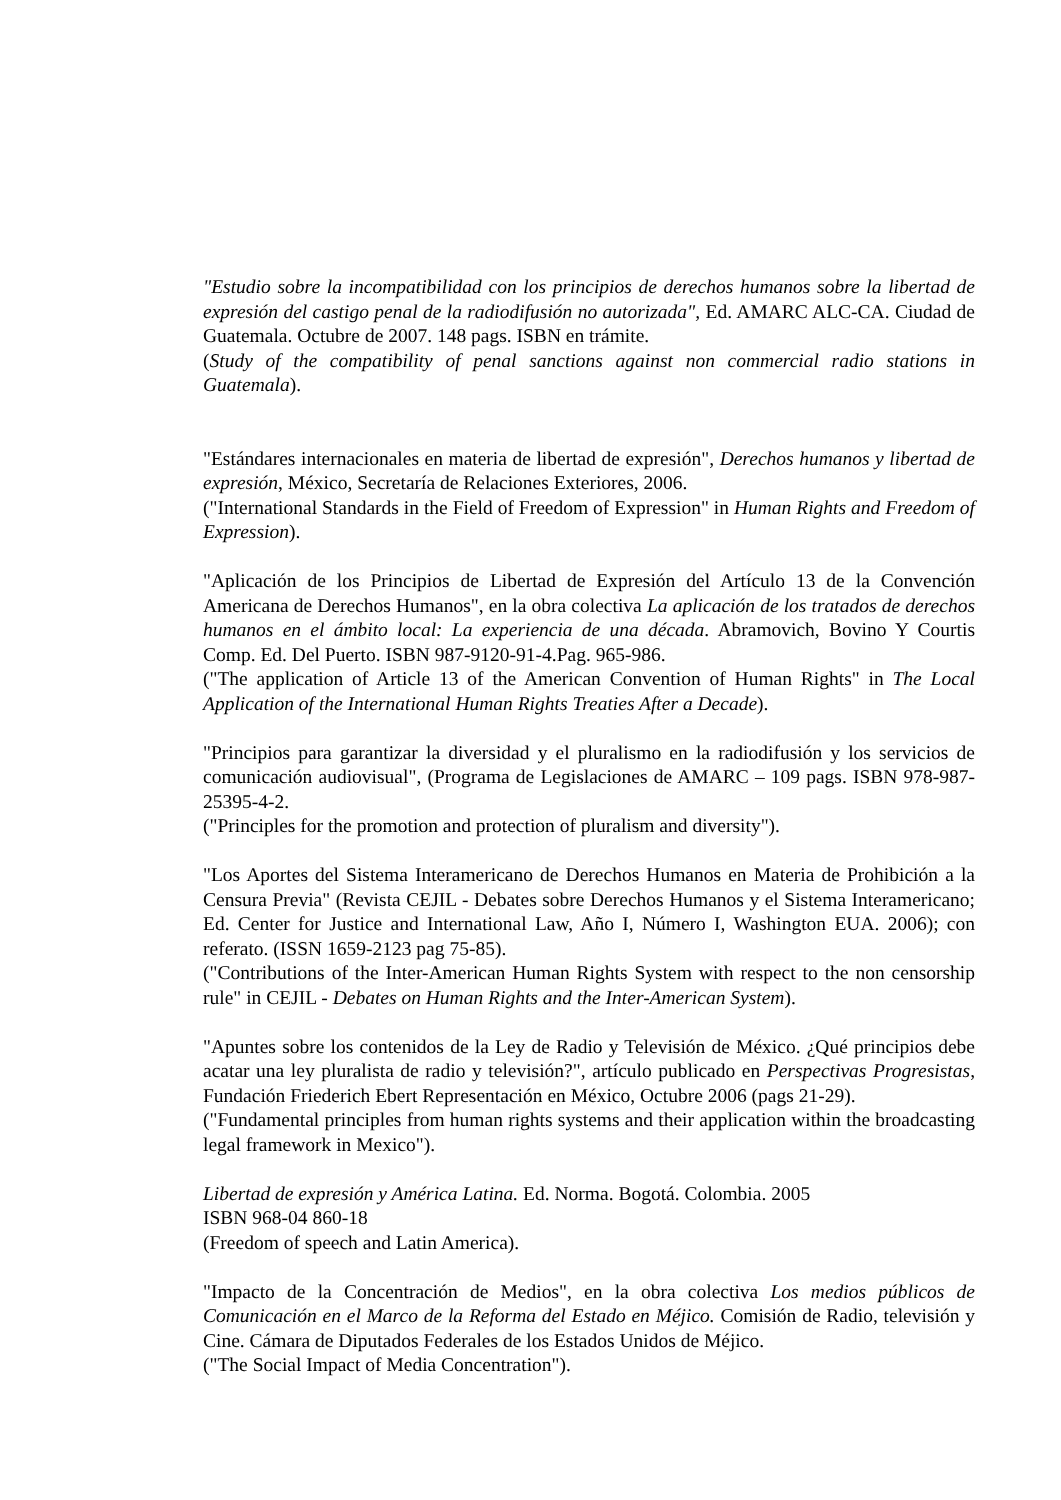"Estudio sobre la incompatibilidad con los principios de derechos humanos sobre la libertad de expresión del castigo penal de la radiodifusión no autorizada", Ed. AMARC ALC-CA. Ciudad de Guatemala. Octubre de 2007. 148 pags. ISBN en trámite.
(Study of the compatibility of penal sanctions against non commercial radio stations in Guatemala).
"Estándares internacionales en materia de libertad de expresión", Derechos humanos y libertad de expresión, México, Secretaría de Relaciones Exteriores, 2006.
("International Standards in the Field of Freedom of Expression" in Human Rights and Freedom of Expression).
"Aplicación de los Principios de Libertad de Expresión del Artículo 13 de la Convención Americana de Derechos Humanos", en la obra colectiva La aplicación de los tratados de derechos humanos en el ámbito local: La experiencia de una década. Abramovich, Bovino Y Courtis Comp. Ed. Del Puerto. ISBN 987-9120-91-4.Pag. 965-986.
("The application of Article 13 of the American Convention of Human Rights" in The Local Application of the International Human Rights Treaties After a Decade).
"Principios para garantizar la diversidad y el pluralismo en la radiodifusión y los servicios de comunicación audiovisual", (Programa de Legislaciones de AMARC – 109 pags. ISBN 978-987-25395-4-2.
("Principles for the promotion and protection of pluralism and diversity").
"Los Aportes del Sistema Interamericano de Derechos Humanos en Materia de Prohibición a la Censura Previa" (Revista CEJIL - Debates sobre Derechos Humanos y el Sistema Interamericano; Ed. Center for Justice and International Law, Año I, Número I, Washington EUA. 2006); con referato. (ISSN 1659-2123 pag 75-85).
("Contributions of the Inter-American Human Rights System with respect to the non censorship rule" in CEJIL - Debates on Human Rights and the Inter-American System).
"Apuntes sobre los contenidos de la Ley de Radio y Televisión de México. ¿Qué principios debe acatar una ley pluralista de radio y televisión?", artículo publicado en Perspectivas Progresistas, Fundación Friederich Ebert Representación en México, Octubre 2006 (pags 21-29).
("Fundamental principles from human rights systems and their application within the broadcasting legal framework in Mexico").
Libertad de expresión y América Latina. Ed. Norma. Bogotá. Colombia. 2005
ISBN 968-04 860-18
(Freedom of speech and Latin America).
"Impacto de la Concentración de Medios", en la obra colectiva Los medios públicos de Comunicación en el Marco de la Reforma del Estado en Méjico. Comisión de Radio, televisión y Cine. Cámara de Diputados Federales de los Estados Unidos de Méjico.
("The Social Impact of Media Concentration").